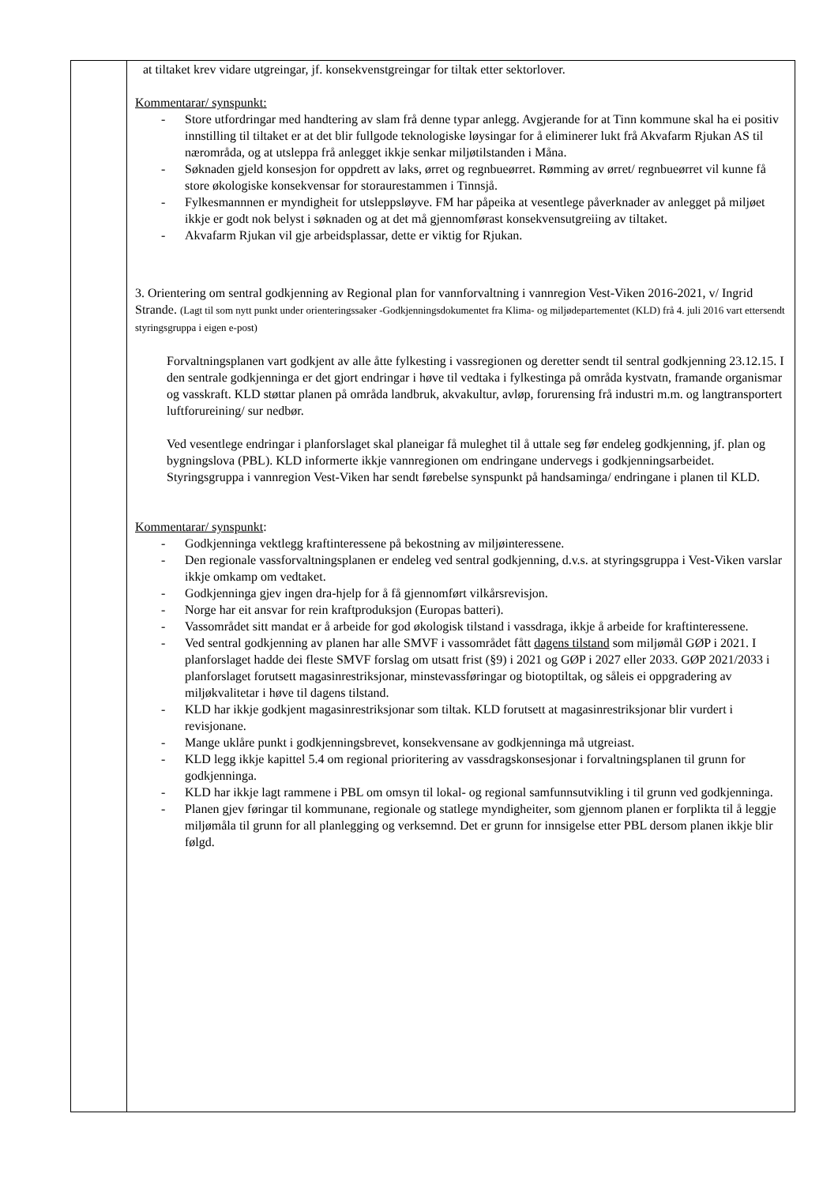| | at tiltaket krev vidare utgreingar, jf. konsekvenstgreingar for tiltak etter sektorlover. Kommentarar/ synspunkt: - Store utfordringar med handtering av slam frå denne typar anlegg. Avgjerande for at Tinn kommune skal ha ei positiv innstilling til tiltaket er at det blir fullgode teknologiske løysingar for å eliminerer lukt frå Akvafarm Rjukan AS til nærområda, og at utsleppa frå anlegget ikkje senkar miljøtilstanden i Måna. - Søknaden gjeld konsesjon for oppdrett av laks, ørret og regnbueørret. Rømming av ørret/ regnbueørret vil kunne få store økologiske konsekvensar for storaurestammen i Tinnsjå. - Fylkesmannnen er myndigheit for utsleppsløyve. FM har påpeika at vesentlege påverknader av anlegget på miljøet ikkje er godt nok belyst i søknaden og at det må gjennomførast konsekvensutgreiing av tiltaket. - Akvafarm Rjukan vil gje arbeidsplassar, dette er viktig for Rjukan. 3. Orientering om sentral godkjenning av Regional plan for vannforvaltning i vannregion Vest-Viken 2016-2021, v/ Ingrid Strande. (Lagt til som nytt punkt under orienteringssaker -Godkjenningsdokumentet fra Klima- og miljødepartementet (KLD) frå 4. juli 2016 vart ettersendt styringsgruppa i eigen e-post) Forvaltningsplanen vart godkjent av alle åtte fylkesting i vassregionen og deretter sendt til sentral godkjenning 23.12.15. I den sentrale godkjenninga er det gjort endringar i høve til vedtaka i fylkestinga på områda kystvatn, framande organismar og vasskraft. KLD støttar planen på områda landbruk, akvakultur, avløp, forurensing frå industri m.m. og langtransportert luftforureining/ sur nedbør. Ved vesentlege endringar i planforslaget skal planeigar få muleghet til å uttale seg før endeleg godkjenning, jf. plan og bygningslova (PBL). KLD informerte ikkje vannregionen om endringane undervegs i godkjenningsarbeidet. Styringsgruppa i vannregion Vest-Viken har sendt førebelse synspunkt på handsaminga/ endringane i planen til KLD. Kommentarar/ synspunkt : - Godkjenninga vektlegg kraftinteressene på bekostning av miljøinteressene. - Den regionale vassforvaltningsplanen er endeleg ved sentral godkjenning, d.v.s. at styringsgruppa i Vest-Viken varslar ikkje omkamp om vedtaket. - Godkjenninga gjev ingen dra-hjelp for å få gjennomført vilkårsrevisjon. - Norge har eit ansvar for rein kraftproduksjon (Europas batteri). - Vassområdet sitt mandat er å arbeide for god økologisk tilstand i vassdraga, ikkje å arbeide for kraftinteressene. - Ved sentral godkjenning av planen har alle SMVF i vassområdet fått dagens tilstand som miljømål GØP i 2021. I planforslaget hadde dei fleste SMVF forslag om utsatt frist (§9) i 2021 og GØP i 2027 eller 2033. GØP 2021/2033 i planforslaget forutsett magasinrestriksjonar, minstevassføringar og biotoptiltak, og såleis ei oppgradering av miljøkvalitetar i høve til dagens tilstand. - KLD har ikkje godkjent magasinrestriksjonar som tiltak. KLD forutsett at magasinrestriksjonar blir vurdert i revisjonane. - Mange uklåre punkt i godkjenningsbrevet, konsekvensane av godkjenninga må utgreiast. - KLD legg ikkje kapittel 5.4 om regional prioritering av vassdragskonsesjonar i forvaltningsplanen til grunn for godkjenninga. - KLD har ikkje lagt rammene i PBL om omsyn til lokal- og regional samfunnsutvikling i til grunn ved godkjenninga. - Planen gjev føringar til kommunane, regionale og statlege myndigheiter, som gjennom planen er forplikta til å leggje miljømåla til grunn for all planlegging og verksemnd. Det er grunn for innsigelse etter PBL dersom planen ikkje blir følgd. |